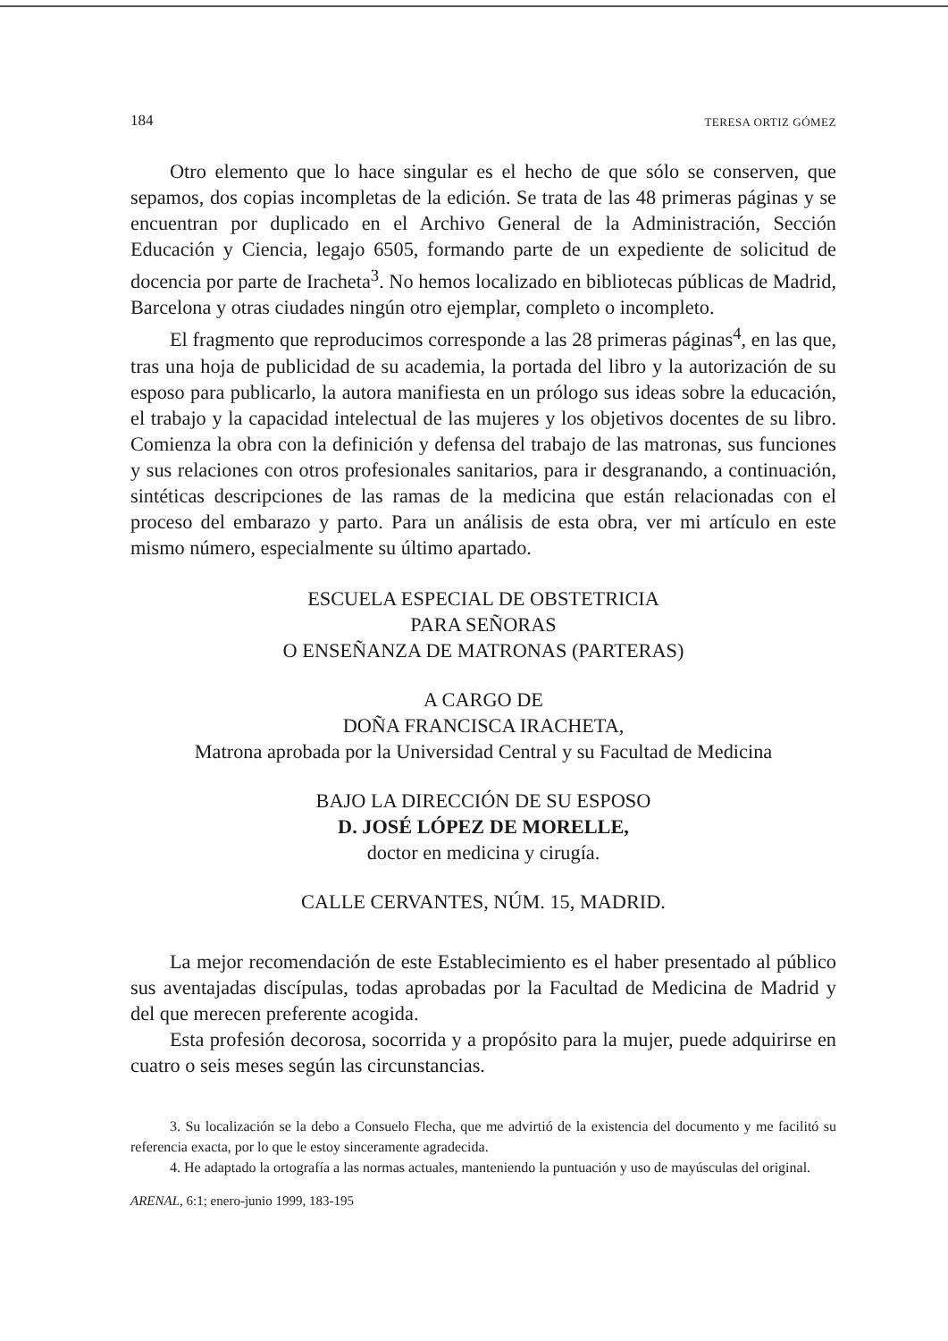184 TERESA ORTIZ GÓMEZ
Otro elemento que lo hace singular es el hecho de que sólo se conserven, que sepamos, dos copias incompletas de la edición. Se trata de las 48 primeras páginas y se encuentran por duplicado en el Archivo General de la Administración, Sección Educación y Ciencia, legajo 6505, formando parte de un expediente de solicitud de docencia por parte de Iracheta<sup>3</sup>. No hemos localizado en bibliotecas públicas de Madrid, Barcelona y otras ciudades ningún otro ejemplar, completo o incompleto.
El fragmento que reproducimos corresponde a las 28 primeras páginas<sup>4</sup>, en las que, tras una hoja de publicidad de su academia, la portada del libro y la autorización de su esposo para publicarlo, la autora manifiesta en un prólogo sus ideas sobre la educación, el trabajo y la capacidad intelectual de las mujeres y los objetivos docentes de su libro. Comienza la obra con la definición y defensa del trabajo de las matronas, sus funciones y sus relaciones con otros profesionales sanitarios, para ir desgranando, a continuación, sintéticas descripciones de las ramas de la medicina que están relacionadas con el proceso del embarazo y parto. Para un análisis de esta obra, ver mi artículo en este mismo número, especialmente su último apartado.
ESCUELA ESPECIAL DE OBSTETRICIA
PARA SEÑORAS
O ENSEÑANZA DE MATRONAS (PARTERAS)
A CARGO DE
DOÑA FRANCISCA IRACHETA,
Matrona aprobada por la Universidad Central y su Facultad de Medicina
BAJO LA DIRECCIÓN DE SU ESPOSO
D. JOSÉ LÓPEZ DE MORELLE,
doctor en medicina y cirugía.
CALLE CERVANTES, NÚM. 15, MADRID.
La mejor recomendación de este Establecimiento es el haber presentado al público sus aventajadas discípulas, todas aprobadas por la Facultad de Medicina de Madrid y del que merecen preferente acogida.
Esta profesión decorosa, socorrida y a propósito para la mujer, puede adquirirse en cuatro o seis meses según las circunstancias.
3. Su localización se la debo a Consuelo Flecha, que me advirtió de la existencia del documento y me facilitó su referencia exacta, por lo que le estoy sinceramente agradecida.
4. He adaptado la ortografía a las normas actuales, manteniendo la puntuación y uso de mayúsculas del original.
ARENAL, 6:1; enero-junio 1999, 183-195